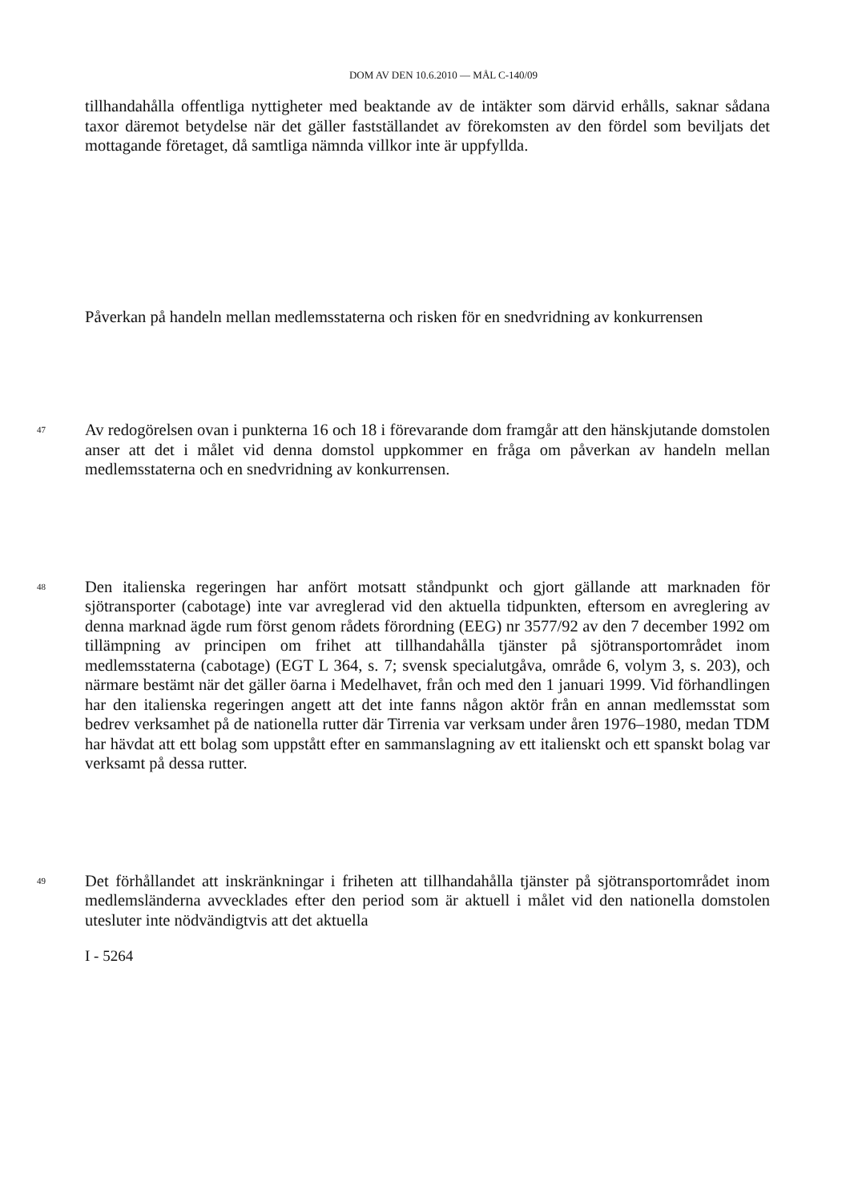DOM AV DEN 10.6.2010 — MÅL C-140/09
tillhandahålla offentliga nyttigheter med beaktande av de intäkter som därvid erhålls, saknar sådana taxor däremot betydelse när det gäller fastställandet av förekomsten av den fördel som beviljats det mottagande företaget, då samtliga nämnda villkor inte är uppfyllda.
Påverkan på handeln mellan medlemsstaterna och risken för en snedvridning av konkurrensen
47
Av redogörelsen ovan i punkterna 16 och 18 i förevarande dom framgår att den hänskjutande domstolen anser att det i målet vid denna domstol uppkommer en fråga om påverkan av handeln mellan medlemsstaterna och en snedvridning av konkurrensen.
48
Den italienska regeringen har anfört motsatt ståndpunkt och gjort gällande att marknaden för sjötransporter (cabotage) inte var avreglerad vid den aktuella tidpunkten, eftersom en avreglering av denna marknad ägde rum först genom rådets förordning (EEG) nr 3577/92 av den 7 december 1992 om tillämpning av principen om frihet att tillhandahålla tjänster på sjötransportområdet inom medlemsstaterna (cabotage) (EGT L 364, s. 7; svensk specialutgåva, område 6, volym 3, s. 203), och närmare bestämt när det gäller öarna i Medelhavet, från och med den 1 januari 1999. Vid förhandlingen har den italienska regeringen angett att det inte fanns någon aktör från en annan medlemsstat som bedrev verksamhet på de nationella rutter där Tirrenia var verksam under åren 1976–1980, medan TDM har hävdat att ett bolag som uppstått efter en sammanslagning av ett italienskt och ett spanskt bolag var verksamt på dessa rutter.
49
Det förhållandet att inskränkningar i friheten att tillhandahålla tjänster på sjötransportområdet inom medlemsländerna avvecklades efter den period som är aktuell i målet vid den nationella domstolen utesluter inte nödvändigtvis att det aktuella
I - 5264